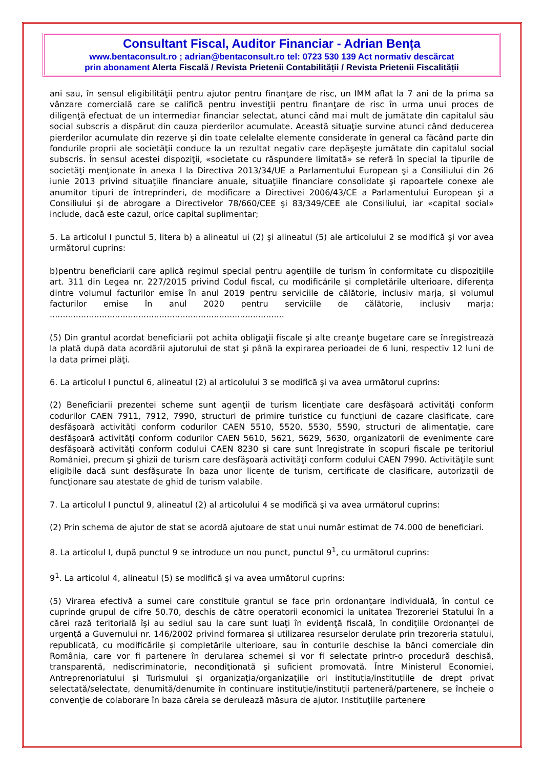Consultant Fiscal, Auditor Financiar - Adrian Bența
www.bentaconsult.ro ; adrian@bentaconsult.ro tel: 0723 530 139 Act normativ descărcat
prin abonament Alerta Fiscală / Revista Prietenii Contabilității / Revista Prietenii Fiscalității
ani sau, în sensul eligibilităţii pentru ajutor pentru finanţare de risc, un IMM aflat la 7 ani de la prima sa vânzare comercială care se califică pentru investiţii pentru finanţare de risc în urma unui proces de diligenţă efectuat de un intermediar financiar selectat, atunci când mai mult de jumătate din capitalul său social subscris a dispărut din cauza pierderilor acumulate. Această situaţie survine atunci când deducerea pierderilor acumulate din rezerve şi din toate celelalte elemente considerate în general ca făcând parte din fondurile proprii ale societăţii conduce la un rezultat negativ care depăşeşte jumătate din capitalul social subscris. În sensul acestei dispoziţii, «societate cu răspundere limitată» se referă în special la tipurile de societăţi menţionate în anexa I la Directiva 2013/34/UE a Parlamentului European şi a Consiliului din 26 iunie 2013 privind situaţiile financiare anuale, situaţiile financiare consolidate şi rapoartele conexe ale anumitor tipuri de întreprinderi, de modificare a Directivei 2006/43/CE a Parlamentului European şi a Consiliului şi de abrogare a Directivelor 78/660/CEE şi 83/349/CEE ale Consiliului, iar «capital social» include, dacă este cazul, orice capital suplimentar;
5. La articolul I punctul 5, litera b) a alineatul ui (2) şi alineatul (5) ale articolului 2 se modifică şi vor avea următorul cuprins:
b)pentru beneficiarii care aplică regimul special pentru agenţiile de turism în conformitate cu dispoziţiile art. 311 din Legea nr. 227/2015 privind Codul fiscal, cu modificările şi completările ulterioare, diferenţa dintre volumul facturilor emise în anul 2019 pentru serviciile de călătorie, inclusiv marja, şi volumul facturilor emise în anul 2020 pentru serviciile de călătorie, inclusiv marja; ..........................................................................................
(5) Din grantul acordat beneficiarii pot achita obligaţii fiscale şi alte creanţe bugetare care se înregistrează la plată după data acordării ajutorului de stat şi până la expirarea perioadei de 6 luni, respectiv 12 luni de la data primei plăţi.
6. La articolul I punctul 6, alineatul (2) al articolului 3 se modifică şi va avea următorul cuprins:
(2) Beneficiarii prezentei scheme sunt agenţii de turism licenţiate care desfăşoară activităţi conform codurilor CAEN 7911, 7912, 7990, structuri de primire turistice cu funcţiuni de cazare clasificate, care desfăşoară activităţi conform codurilor CAEN 5510, 5520, 5530, 5590, structuri de alimentaţie, care desfăşoară activităţi conform codurilor CAEN 5610, 5621, 5629, 5630, organizatorii de evenimente care desfăşoară activităţi conform codului CAEN 8230 şi care sunt înregistrate în scopuri fiscale pe teritoriul României, precum şi ghizii de turism care desfăşoară activităţi conform codului CAEN 7990. Activităţile sunt eligibile dacă sunt desfăşurate în baza unor licenţe de turism, certificate de clasificare, autorizaţii de funcţionare sau atestate de ghid de turism valabile.
7. La articolul I punctul 9, alineatul (2) al articolului 4 se modifică şi va avea următorul cuprins:
(2) Prin schema de ajutor de stat se acordă ajutoare de stat unui număr estimat de 74.000 de beneficiari.
8. La articolul I, după punctul 9 se introduce un nou punct, punctul 9<sup>1</sup>, cu următorul cuprins:
9<sup>1</sup>. La articolul 4, alineatul (5) se modifică şi va avea următorul cuprins:
(5) Virarea efectivă a sumei care constituie grantul se face prin ordonanţare individuală, în contul ce cuprinde grupul de cifre 50.70, deschis de către operatorii economici la unitatea Trezoreriei Statului în a cărei rază teritorială îşi au sediul sau la care sunt luaţi în evidenţă fiscală, în condiţiile Ordonanţei de urgenţă a Guvernului nr. 146/2002 privind formarea şi utilizarea resurselor derulate prin trezoreria statului, republicată, cu modificările şi completările ulterioare, sau în conturile deschise la bănci comerciale din România, care vor fi partenere în derularea schemei şi vor fi selectate printr-o procedură deschisă, transparentă, nediscriminatorie, necondiţionată şi suficient promovată. Între Ministerul Economiei, Antreprenoriatului şi Turismului şi organizaţia/organizaţiile ori instituţia/instituţiile de drept privat selectată/selectate, denumită/denumite în continuare instituţie/instituţii parteneră/partenere, se încheie o convenţie de colaborare în baza căreia se derulează măsura de ajutor. Instituţiile partenere